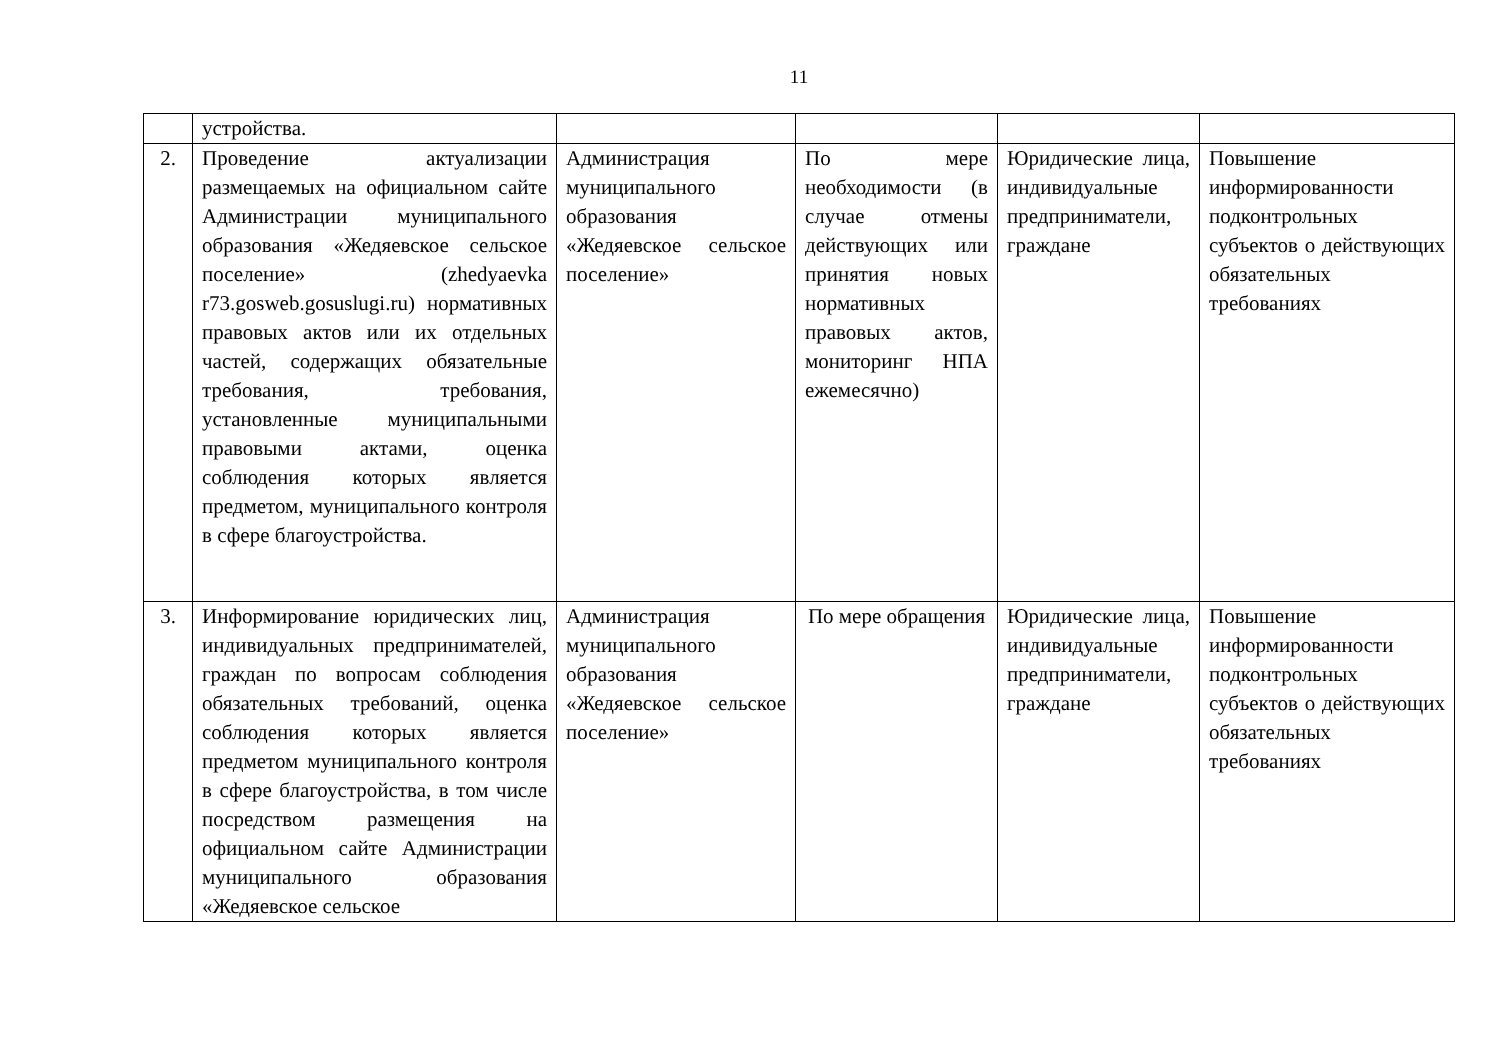11
| | устройства. | | | | |
| 2. | Проведение актуализации размещаемых на официальном сайте Администрации муниципального образования «Жедяевское сельское поселение» (zhedyaevka r73.gosweb.gosuslugi.ru) нормативных правовых актов или их отдельных частей, содержащих обязательные требования, требования, установленные муниципальными правовыми актами, оценка соблюдения которых является предметом, муниципального контроля в сфере благоустройства. | Администрация муниципального образования «Жедяевское сельское поселение» | По мере необходимости (в случае отмены действующих или принятия новых нормативных правовых актов, мониторинг НПА ежемесячно) | Юридические лица, индивидуальные предприниматели, граждане | Повышение информированности подконтрольных субъектов о действующих обязательных требованиях |
| 3. | Информирование юридических лиц, индивидуальных предпринимателей, граждан по вопросам соблюдения обязательных требований, оценка соблюдения которых является предметом муниципального контроля в сфере благоустройства, в том числе посредством размещения на официальном сайте Администрации муниципального образования «Жедяевское сельское | Администрация муниципального образования «Жедяевское сельское поселение» | По мере обращения | Юридические лица, индивидуальные предприниматели, граждане | Повышение информированности подконтрольных субъектов о действующих обязательных требованиях |